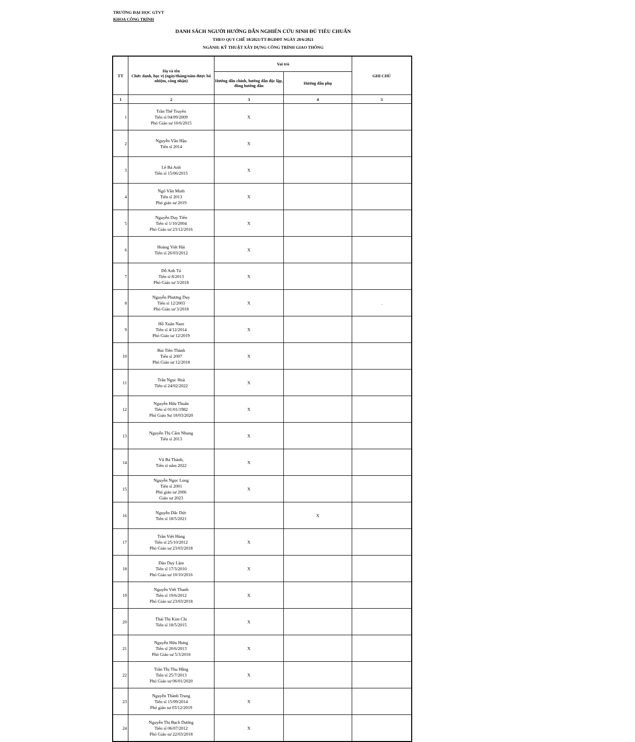TRƯỜNG ĐẠI HỌC GTVT
KHOA CÔNG TRÌNH
DANH SÁCH NGƯỜI HƯỚNG DẪN NGHIÊN CỨU SINH ĐỦ TIÊU CHUẨN
THEO QUY CHẾ 18/2021/TT-BGDĐT NGÀY 28/6/2021
NGÀNH: KỸ THUẬT XÂY DỰNG CÔNG TRÌNH GIAO THÔNG
| TT | Họ và tên Chức danh, học vị (ngày/tháng/năm được bổ nhiệm, công nhận) | Vai trò | | GHI CHÚ |
| --- | --- | --- | --- | --- |
| | | Hướng dẫn chính, hướng dẫn độc lập, đồng hướng dẫn | Hướng dẫn phụ | |
| 1 | 2 | 3 | 4 | 5 |
| 1 | Trần Thế Truyền Tiến sĩ 04/09/2009 Phó Giáo sư 10/6/2015 | X | | |
| 2 | Nguyễn Văn Hậu Tiến sĩ 2014 | X | | |
| 3 | Lê Bá Anh Tiến sĩ 15/06/2015 | X | | |
| 4 | Ngô Văn Minh Tiến sĩ 2013 Phó giáo sư 2019 | X | | |
| 5 | Nguyễn Duy Tiến Tiến sĩ 1/10/2004 Phó Giáo sư 23/12/2016 | X | | |
| 6 | Hoàng Việt Hải Tiến sĩ 26/03/2012 | X | | |
| 7 | Đỗ Anh Tú Tiến sĩ 8/2013 Phó Giáo sư 3/2018 | X | | |
| 8 | Nguyễn Phương Duy Tiến sĩ 12/2003 Phó Giáo sư 3/2018 | X | | . |
| 9 | Hồ Xuân Nam Tiến sĩ 4/12/2014 Phó Giáo sư 12/2019 | X | | |
| 10 | Bùi Tiến Thành Tiến sĩ 2007 Phó Giáo sư 12/2018 | X | | |
| 11 | Trần Ngọc Hoà Tiến sĩ 24/02/2022 | X | | |
| 12 | Nguyễn Hữu Thuấn Tiến sĩ 01/01/1982 Phó Giáo Sư 18/03/2020 | X | | |
| 13 | Nguyễn Thị Cẩm Nhung Tiến sĩ 2013 | X | | |
| 14 | Vũ Bá Thành, Tiến sĩ năm 2022 | X | | |
| 15 | Nguyễn Ngọc Long Tiến sĩ 2001 Phó giáo sư 2006 Giáo sư 2023 | X | | |
| 16 | Nguyễn Đắc Đức Tiến sĩ 18/5/2021 | | X | |
| 17 | Trần Việt Hùng Tiến sĩ 25/10/2012 Phó Giáo sư 23/03/2018 | X | | |
| 18 | Đào Duy Lâm Tiến sĩ 17/3/2010 Phó Giáo sư 10/10/2016 | X | | |
| 19 | Nguyễn Viết Thanh Tiến sĩ 19/6/2012 Phó Giáo sư 23/03/2018 | X | | |
| 20 | Thái Thị Kim Chi Tiến sĩ 18/5/2015 | X | | |
| 21 | Nguyễn Hữu Hưng Tiến sĩ 20/6/2013 Phó Giáo sư 5/3/2018 | X | | |
| 22 | Trần Thị Thu Hằng Tiến sĩ 25/7/2013 Phó Giáo sư 06/01/2020 | X | | |
| 23 | Nguyễn Thành Trung Tiến sĩ 15/09/2014 Phó giáo sư 03/12/2019 | X | | |
| 24 | Nguyễn Thị Bạch Dương Tiến sĩ 06/07/2012 Phó Giáo sư 22/03/2018 | X | | |